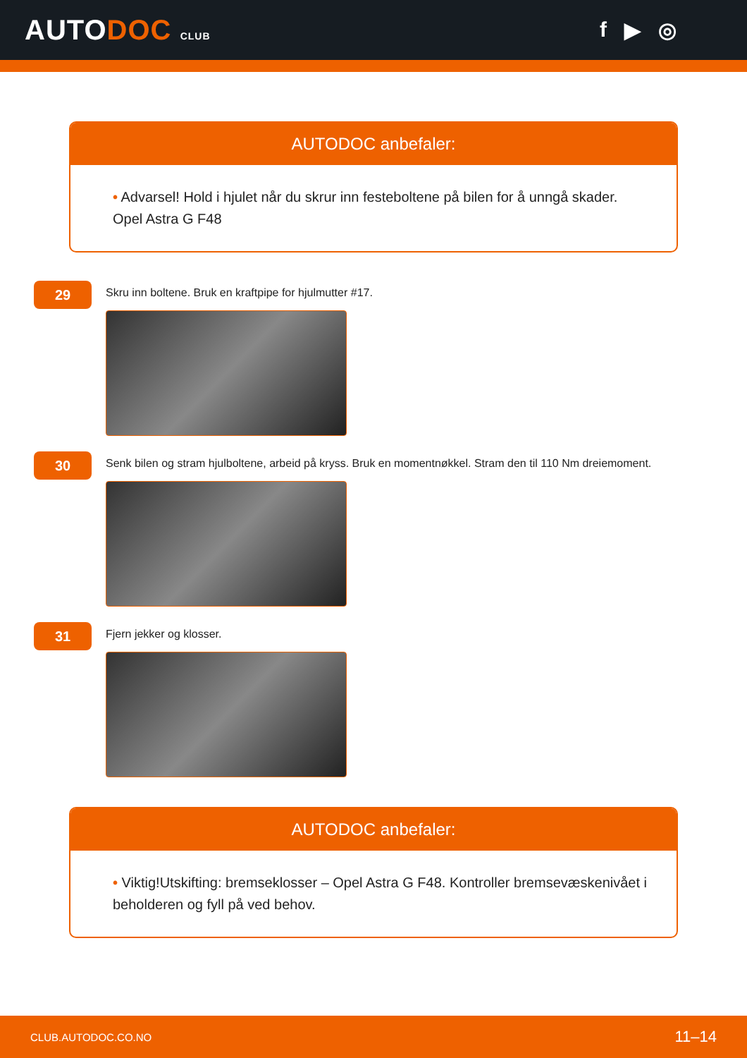AUTODOC CLUB
f ▶ ◎
AUTODOC anbefaler:
• Advarsel! Hold i hjulet når du skrur inn festeboltene på bilen for å unngå skader. Opel Astra G F48
29
Skru inn boltene. Bruk en kraftpipe for hjulmutter #17.
30
Senk bilen og stram hjulboltene, arbeid på kryss. Bruk en momentnøkkel. Stram den til 110 Nm dreiemoment.
31
Fjern jekker og klosser.
AUTODOC anbefaler:
• Viktig!Utskifting: bremseklosser – Opel Astra G F48. Kontroller bremsevæskenivået i beholderen og fyll på ved behov.
CLUB.AUTODOC.CO.NO 11–14